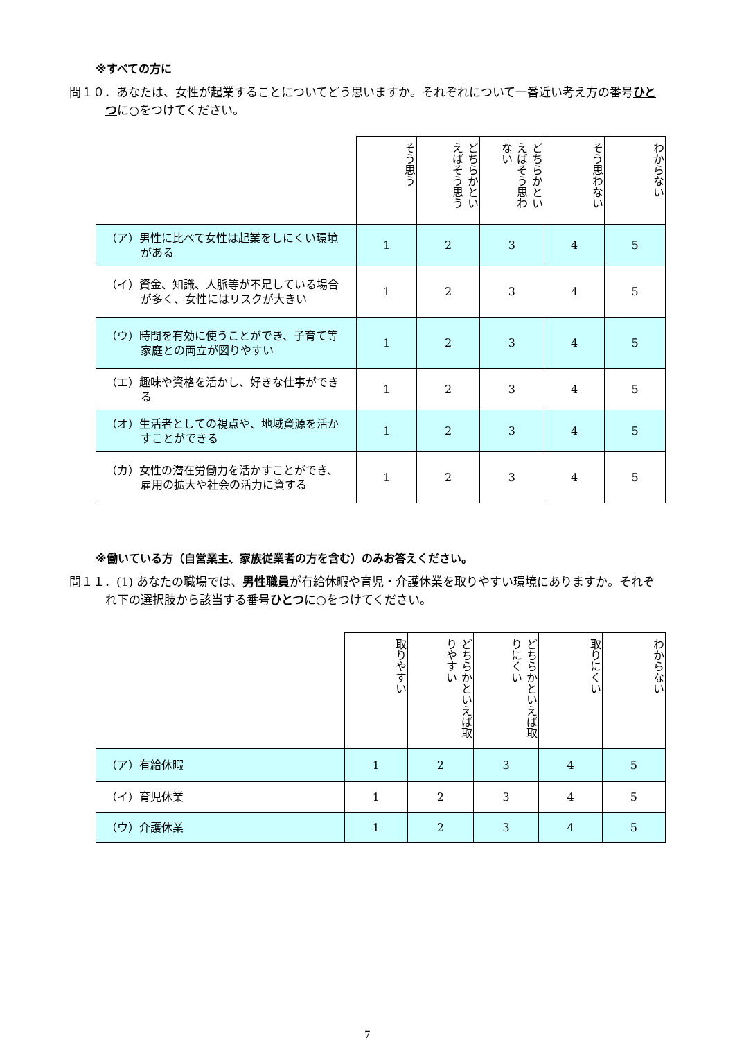※すべての方に
問１０．あなたは、女性が起業することについてどう思いますか。それぞれについて一番近い考え方の番号ひとつに○をつけてください。
| | そう思う | どちらかといえばそう思う | どちらかといえばそう思わない | そう思わない | わからない |
| --- | --- | --- | --- | --- | --- |
| （ア）男性に比べて女性は起業をしにくい環境がある | 1 | 2 | 3 | 4 | 5 |
| （イ）資金、知識、人脈等が不足している場合が多く、女性にはリスクが大きい | 1 | 2 | 3 | 4 | 5 |
| （ウ）時間を有効に使うことができ、子育て等家庭との両立が図りやすい | 1 | 2 | 3 | 4 | 5 |
| （エ）趣味や資格を活かし、好きな仕事ができる | 1 | 2 | 3 | 4 | 5 |
| （オ）生活者としての視点や、地域資源を活かすことができる | 1 | 2 | 3 | 4 | 5 |
| （カ）女性の潜在労働力を活かすことができ、雇用の拡大や社会の活力に資する | 1 | 2 | 3 | 4 | 5 |
※働いている方（自営業主、家族従業者の方を含む）のみお答えください。
問１１．(1) あなたの職場では、男性職員が有給休暇や育児・介護休業を取りやすい環境にありますか。それぞれ下の選択肢から該当する番号ひとつに○をつけてください。
| | 取りやすい | どちらかといえば取りやすい | どちらかといえば取りにくい | 取りにくい | わからない |
| --- | --- | --- | --- | --- | --- |
| （ア）有給休暇 | 1 | 2 | 3 | 4 | 5 |
| （イ）育児休業 | 1 | 2 | 3 | 4 | 5 |
| （ウ）介護休業 | 1 | 2 | 3 | 4 | 5 |
7